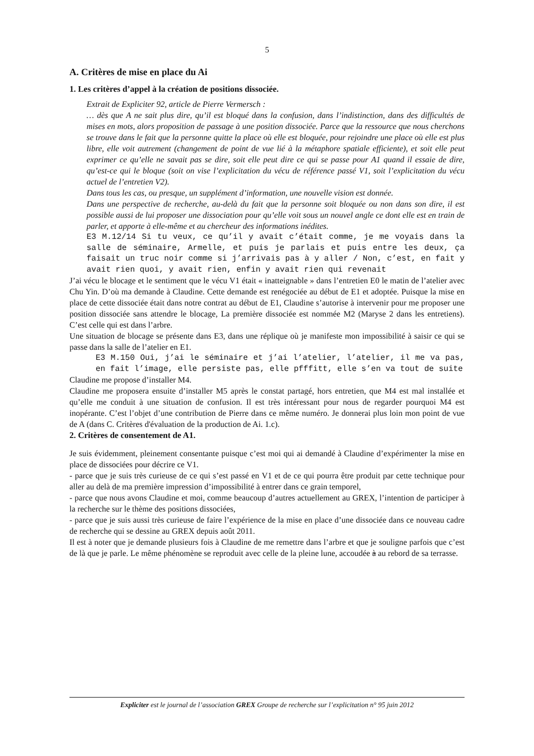5
A. Critères de mise en place du Ai
1. Les critères d’appel à la création de positions dissociée.
Extrait de Expliciter 92, article de Pierre Vermersch :
… dès que A ne sait plus dire, qu’il est bloqué dans la confusion, dans l’indistinction, dans des difficultés de mises en mots, alors proposition de passage à une position dissociée. Parce que la ressource que nous cherchons se trouve dans le fait que la personne quitte la place où elle est bloquée, pour rejoindre une place où elle est plus libre, elle voit autrement (changement de point de vue lié à la métaphore spatiale efficiente), et soit elle peut exprimer ce qu’elle ne savait pas se dire, soit elle peut dire ce qui se passe pour A1 quand il essaie de dire, qu’est-ce qui le bloque (soit on vise l’explicitation du vécu de référence passé V1, soit l’explicitation du vécu actuel de l’entretien V2).
Dans tous les cas, ou presque, un supplément d’information, une nouvelle vision est donnée.
Dans une perspective de recherche, au-delà du fait que la personne soit bloquée ou non dans son dire, il est possible aussi de lui proposer une dissociation pour qu’elle voit sous un nouvel angle ce dont elle est en train de parler, et apporte à elle-même et au chercheur des informations inédites.
E3 M.12/14 Si tu veux, ce qu’il y avait c’était comme, je me voyais dans la salle de séminaire, Armelle, et puis je parlais et puis entre les deux, ça faisait un truc noir comme si j’arrivais pas à y aller / Non, c’est, en fait y avait rien quoi, y avait rien, enfin y avait rien qui revenait
J’ai vécu le blocage et le sentiment que le vécu V1 était « inatteignable » dans l’entretien E0 le matin de l’atelier avec Chu Yin. D’où ma demande à Claudine. Cette demande est renégociée au début de E1 et adoptée. Puisque la mise en place de cette dissociée était dans notre contrat au début de E1, Claudine s’autorise à intervenir pour me proposer une position dissociée sans attendre le blocage, La première dissociée est nommée M2 (Maryse 2 dans les entretiens). C’est celle qui est dans l’arbre.
Une situation de blocage se présente dans E3, dans une réplique où je manifeste mon impossibilité à saisir ce qui se passe dans la salle de l’atelier en E1.
E3 M.150 Oui, j’ai le séminaire et j’ai l’atelier, l’atelier, il me va pas, en fait l’image, elle persiste pas, elle pfffitt, elle s’en va tout de suite
Claudine me propose d’installer M4.
Claudine me proposera ensuite d’installer M5 après le constat partagé, hors entretien, que M4 est mal installée et qu’elle me conduit à une situation de confusion. Il est très intéressant pour nous de regarder pourquoi M4 est inopérante. C’est l’objet d’une contribution de Pierre dans ce même numéro. Je donnerai plus loin mon point de vue de A (dans C. Critères d'évaluation de la production de Ai. 1.c).
2. Critères de consentement de A1.
Je suis évidemment, pleinement consentante puisque c’est moi qui ai demandé à Claudine d’expérimenter la mise en place de dissociées pour décrire ce V1.
- parce que je suis très curieuse de ce qui s’est passé en V1 et de ce qui pourra être produit par cette technique pour aller au delà de ma première impression d’impossibilité à entrer dans ce grain temporel,
- parce que nous avons Claudine et moi, comme beaucoup d’autres actuellement au GREX, l’intention de participer à la recherche sur le thème des positions dissociées,
- parce que je suis aussi très curieuse de faire l’expérience de la mise en place d’une dissociée dans ce nouveau cadre de recherche qui se dessine au GREX depuis août 2011.
Il est à noter que je demande plusieurs fois à Claudine de me remettre dans l’arbre et que je souligne parfois que c’est de là que je parle. Le même phénomène se reproduit avec celle de la pleine lune, accoudée à au rebord de sa terrasse.
Expliciter est le journal de l’association GREX Groupe de recherche sur l’explicitation n° 95 juin 2012